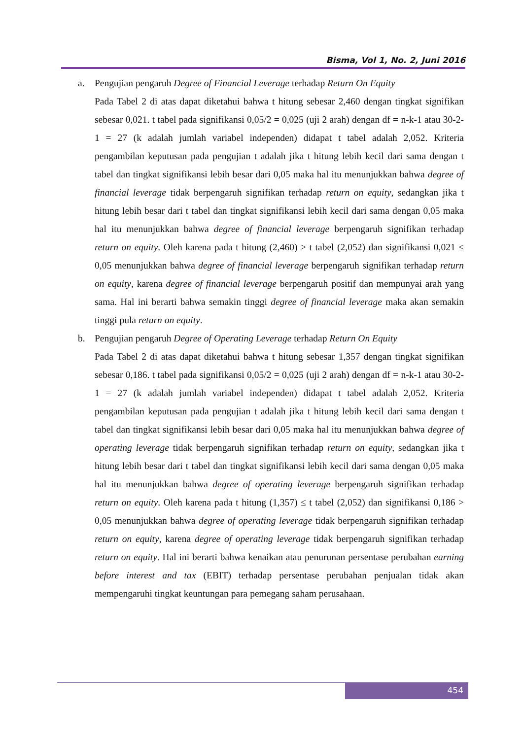Bisma, Vol 1, No. 2, Juni 2016
a. Pengujian pengaruh Degree of Financial Leverage terhadap Return On Equity
Pada Tabel 2 di atas dapat diketahui bahwa t hitung sebesar 2,460 dengan tingkat signifikan sebesar 0,021. t tabel pada signifikansi 0,05/2 = 0,025 (uji 2 arah) dengan df = n-k-1 atau 30-2-1 = 27 (k adalah jumlah variabel independen) didapat t tabel adalah 2,052. Kriteria pengambilan keputusan pada pengujian t adalah jika t hitung lebih kecil dari sama dengan t tabel dan tingkat signifikansi lebih besar dari 0,05 maka hal itu menunjukkan bahwa degree of financial leverage tidak berpengaruh signifikan terhadap return on equity, sedangkan jika t hitung lebih besar dari t tabel dan tingkat signifikansi lebih kecil dari sama dengan 0,05 maka hal itu menunjukkan bahwa degree of financial leverage berpengaruh signifikan terhadap return on equity. Oleh karena pada t hitung (2,460) > t tabel (2,052) dan signifikansi 0,021 ≤ 0,05 menunjukkan bahwa degree of financial leverage berpengaruh signifikan terhadap return on equity, karena degree of financial leverage berpengaruh positif dan mempunyai arah yang sama. Hal ini berarti bahwa semakin tinggi degree of financial leverage maka akan semakin tinggi pula return on equity.
b. Pengujian pengaruh Degree of Operating Leverage terhadap Return On Equity
Pada Tabel 2 di atas dapat diketahui bahwa t hitung sebesar 1,357 dengan tingkat signifikan sebesar 0,186. t tabel pada signifikansi 0,05/2 = 0,025 (uji 2 arah) dengan df = n-k-1 atau 30-2-1 = 27 (k adalah jumlah variabel independen) didapat t tabel adalah 2,052. Kriteria pengambilan keputusan pada pengujian t adalah jika t hitung lebih kecil dari sama dengan t tabel dan tingkat signifikansi lebih besar dari 0,05 maka hal itu menunjukkan bahwa degree of operating leverage tidak berpengaruh signifikan terhadap return on equity, sedangkan jika t hitung lebih besar dari t tabel dan tingkat signifikansi lebih kecil dari sama dengan 0,05 maka hal itu menunjukkan bahwa degree of operating leverage berpengaruh signifikan terhadap return on equity. Oleh karena pada t hitung (1,357) ≤ t tabel (2,052) dan signifikansi 0,186 > 0,05 menunjukkan bahwa degree of operating leverage tidak berpengaruh signifikan terhadap return on equity, karena degree of operating leverage tidak berpengaruh signifikan terhadap return on equity. Hal ini berarti bahwa kenaikan atau penurunan persentase perubahan earning before interest and tax (EBIT) terhadap persentase perubahan penjualan tidak akan mempengaruhi tingkat keuntungan para pemegang saham perusahaan.
454